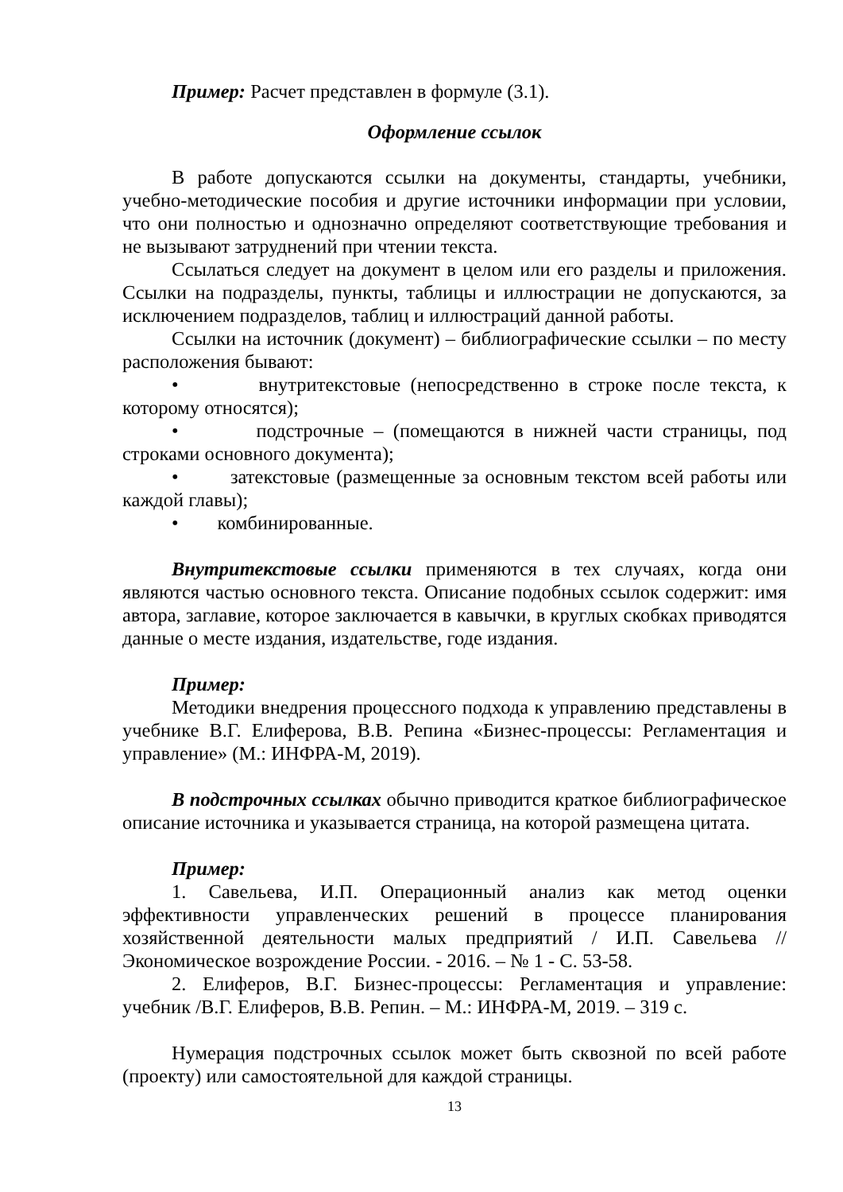Пример: Расчет представлен в формуле (3.1).
Оформление ссылок
В работе допускаются ссылки на документы, стандарты, учебники, учебно-методические пособия и другие источники информации при условии, что они полностью и однозначно определяют соответствующие требования и не вызывают затруднений при чтении текста.
Ссылаться следует на документ в целом или его разделы и приложения. Ссылки на подразделы, пункты, таблицы и иллюстрации не допускаются, за исключением подразделов, таблиц и иллюстраций данной работы.
Ссылки на источник (документ) – библиографические ссылки – по месту расположения бывают:
• внутритекстовые (непосредственно в строке после текста, к которому относятся);
• подстрочные – (помещаются в нижней части страницы, под строками основного документа);
• затекстовые (размещенные за основным текстом всей работы или каждой главы);
• комбинированные.
Внутритекстовые ссылки применяются в тех случаях, когда они являются частью основного текста. Описание подобных ссылок содержит: имя автора, заглавие, которое заключается в кавычки, в круглых скобках приводятся данные о месте издания, издательстве, годе издания.
Пример:
Методики внедрения процессного подхода к управлению представлены в учебнике В.Г. Елиферова, В.В. Репина «Бизнес-процессы: Регламентация и управление» (М.: ИНФРА-М, 2019).
В подстрочных ссылках обычно приводится краткое библиографическое описание источника и указывается страница, на которой размещена цитата.
Пример:
1. Савельева, И.П. Операционный анализ как метод оценки эффективности управленческих решений в процессе планирования хозяйственной деятельности малых предприятий / И.П. Савельева // Экономическое возрождение России. - 2016. – № 1 - С. 53-58.
2. Елиферов, В.Г. Бизнес-процессы: Регламентация и управление: учебник /В.Г. Елиферов, В.В. Репин. – М.: ИНФРА-М, 2019. – 319 с.
Нумерация подстрочных ссылок может быть сквозной по всей работе (проекту) или самостоятельной для каждой страницы.
13